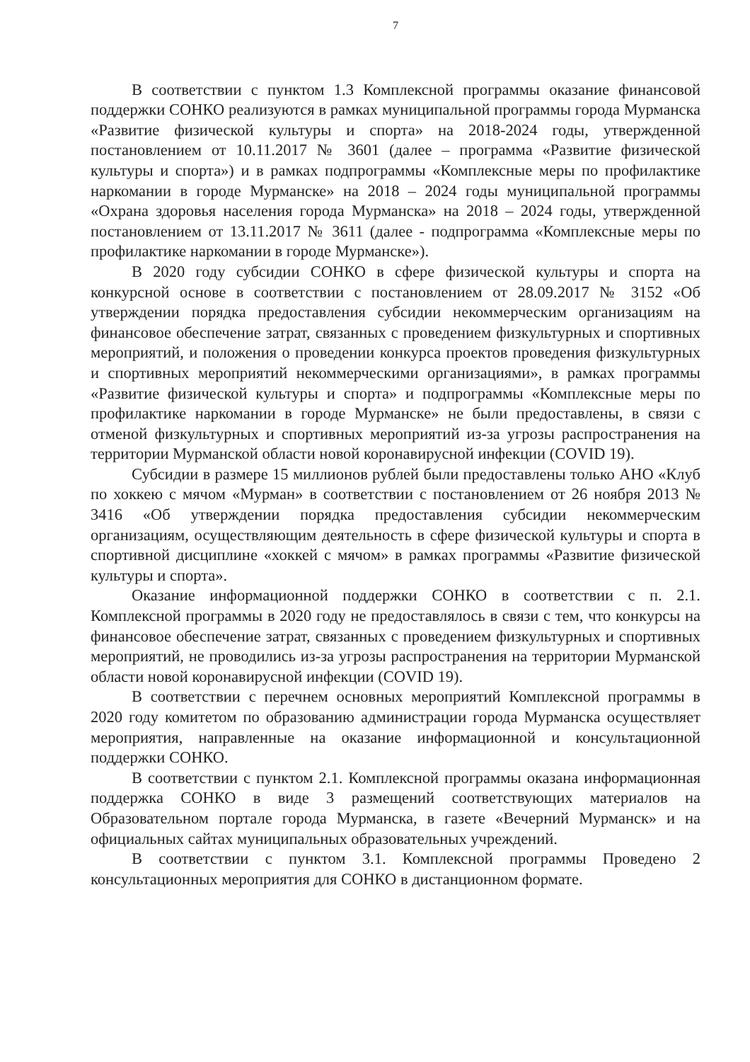7
В соответствии с пунктом 1.3 Комплексной программы оказание финансовой поддержки СОНКО реализуются в рамках муниципальной программы города Мурманска «Развитие физической культуры и спорта» на 2018-2024 годы, утвержденной постановлением от 10.11.2017 № 3601 (далее – программа «Развитие физической культуры и спорта») и в рамках подпрограммы «Комплексные меры по профилактике наркомании в городе Мурманске» на 2018 – 2024 годы муниципальной программы «Охрана здоровья населения города Мурманска» на 2018 – 2024 годы, утвержденной постановлением от 13.11.2017 № 3611 (далее - подпрограмма «Комплексные меры по профилактике наркомании в городе Мурманске»).
В 2020 году субсидии СОНКО в сфере физической культуры и спорта на конкурсной основе в соответствии с постановлением от 28.09.2017 № 3152 «Об утверждении порядка предоставления субсидии некоммерческим организациям на финансовое обеспечение затрат, связанных с проведением физкультурных и спортивных мероприятий, и положения о проведении конкурса проектов проведения физкультурных и спортивных мероприятий некоммерческими организациями», в рамках программы «Развитие физической культуры и спорта» и подпрограммы «Комплексные меры по профилактике наркомании в городе Мурманске» не были предоставлены, в связи с отменой физкультурных и спортивных мероприятий из-за угрозы распространения на территории Мурманской области новой коронавирусной инфекции (COVID 19).
Субсидии в размере 15 миллионов рублей были предоставлены только АНО «Клуб по хоккею с мячом «Мурман» в соответствии с постановлением от 26 ноября 2013 № 3416 «Об утверждении порядка предоставления субсидии некоммерческим организациям, осуществляющим деятельность в сфере физической культуры и спорта в спортивной дисциплине «хоккей с мячом» в рамках программы «Развитие физической культуры и спорта».
Оказание информационной поддержки СОНКО в соответствии с п. 2.1. Комплексной программы в 2020 году не предоставлялось в связи с тем, что конкурсы на финансовое обеспечение затрат, связанных с проведением физкультурных и спортивных мероприятий, не проводились из-за угрозы распространения на территории Мурманской области новой коронавирусной инфекции (COVID 19).
В соответствии с перечнем основных мероприятий Комплексной программы в 2020 году комитетом по образованию администрации города Мурманска осуществляет мероприятия, направленные на оказание информационной и консультационной поддержки СОНКО.
В соответствии с пунктом 2.1. Комплексной программы оказана информационная поддержка СОНКО в виде 3 размещений соответствующих материалов на Образовательном портале города Мурманска, в газете «Вечерний Мурманск» и на официальных сайтах муниципальных образовательных учреждений.
В соответствии с пунктом 3.1. Комплексной программы Проведено 2 консультационных мероприятия для СОНКО в дистанционном формате.